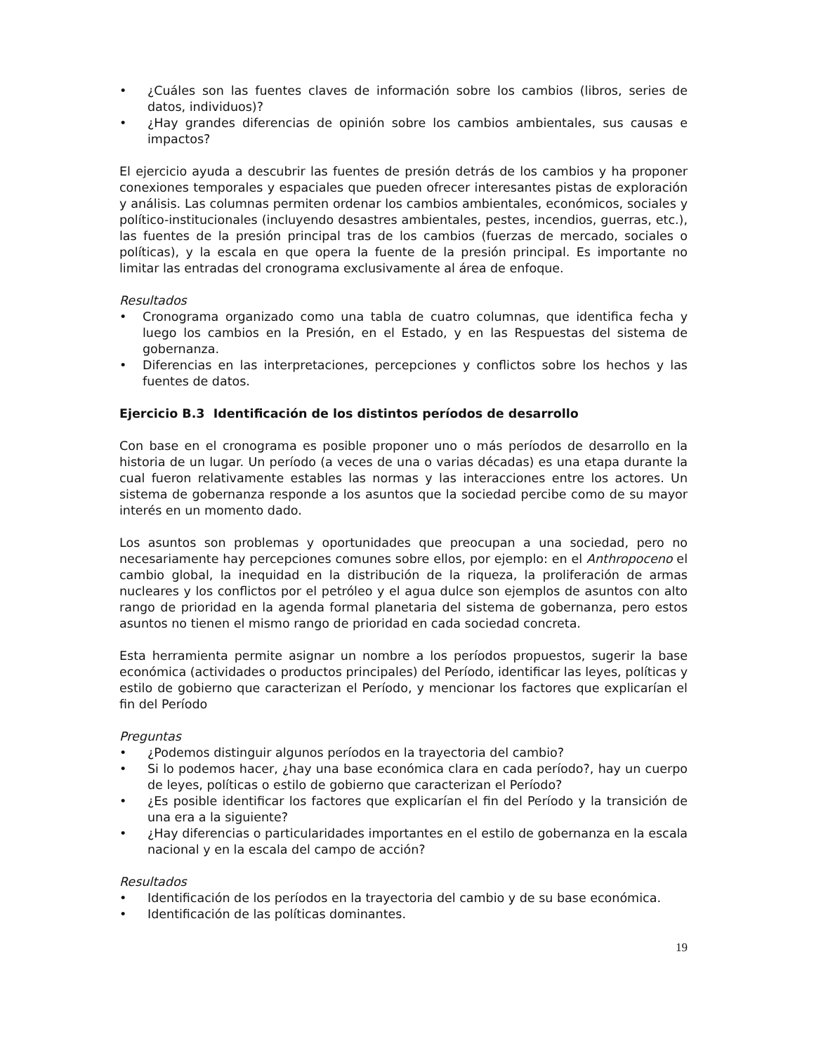• ¿Cuáles son las fuentes claves de información sobre los cambios (libros, series de datos, individuos)?
• ¿Hay grandes diferencias de opinión sobre los cambios ambientales, sus causas e impactos?
El ejercicio ayuda a descubrir las fuentes de presión detrás de los cambios y ha proponer conexiones temporales y espaciales que pueden ofrecer interesantes pistas de exploración y análisis. Las columnas permiten ordenar los cambios ambientales, económicos, sociales y político-institucionales (incluyendo desastres ambientales, pestes, incendios, guerras, etc.), las fuentes de la presión principal tras de los cambios (fuerzas de mercado, sociales o políticas), y la escala en que opera la fuente de la presión principal. Es importante no limitar las entradas del cronograma exclusivamente al área de enfoque.
Resultados
• Cronograma organizado como una tabla de cuatro columnas, que identifica fecha y luego los cambios en la Presión, en el Estado, y en las Respuestas del sistema de gobernanza.
• Diferencias en las interpretaciones, percepciones y conflictos sobre los hechos y las fuentes de datos.
Ejercicio B.3 Identificación de los distintos períodos de desarrollo
Con base en el cronograma es posible proponer uno o más períodos de desarrollo en la historia de un lugar. Un período (a veces de una o varias décadas) es una etapa durante la cual fueron relativamente estables las normas y las interacciones entre los actores. Un sistema de gobernanza responde a los asuntos que la sociedad percibe como de su mayor interés en un momento dado.
Los asuntos son problemas y oportunidades que preocupan a una sociedad, pero no necesariamente hay percepciones comunes sobre ellos, por ejemplo: en el Anthropoceno el cambio global, la inequidad en la distribución de la riqueza, la proliferación de armas nucleares y los conflictos por el petróleo y el agua dulce son ejemplos de asuntos con alto rango de prioridad en la agenda formal planetaria del sistema de gobernanza, pero estos asuntos no tienen el mismo rango de prioridad en cada sociedad concreta.
Esta herramienta permite asignar un nombre a los períodos propuestos, sugerir la base económica (actividades o productos principales) del Período, identificar las leyes, políticas y estilo de gobierno que caracterizan el Período, y mencionar los factores que explicarían el fin del Período
Preguntas
• ¿Podemos distinguir algunos períodos en la trayectoria del cambio?
• Si lo podemos hacer, ¿hay una base económica clara en cada período?, hay un cuerpo de leyes, políticas o estilo de gobierno que caracterizan el Período?
• ¿Es posible identificar los factores que explicarían el fin del Período y la transición de una era a la siguiente?
• ¿Hay diferencias o particularidades importantes en el estilo de gobernanza en la escala nacional y en la escala del campo de acción?
Resultados
• Identificación de los períodos en la trayectoria del cambio y de su base económica.
• Identificación de las políticas dominantes.
19